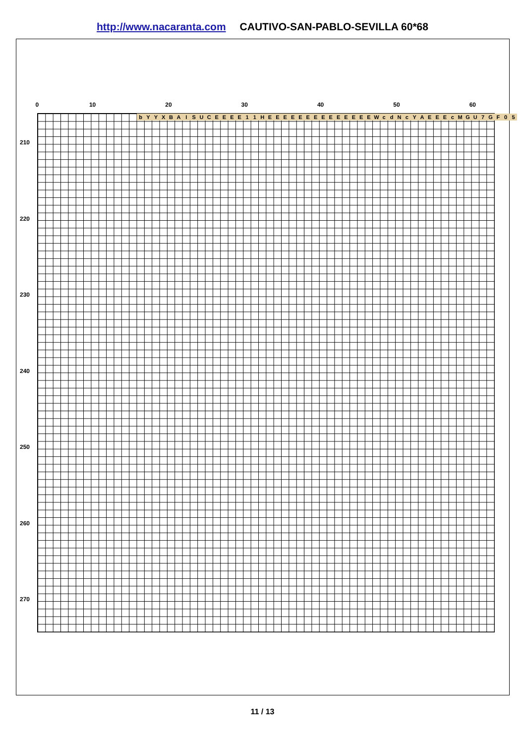http://www.nacaranta.com CAUTIVO-SAN-PABLO-SEVILLA 60*68
0 10 20 30 40 50 60
210
220
230
240
250
260
270
b Y Y X B A I S U C E E E E 1 1 H E E E E E E E E E E E E E E W c d N c Y A E E E c M G U 7 G F 0 5
11 / 13